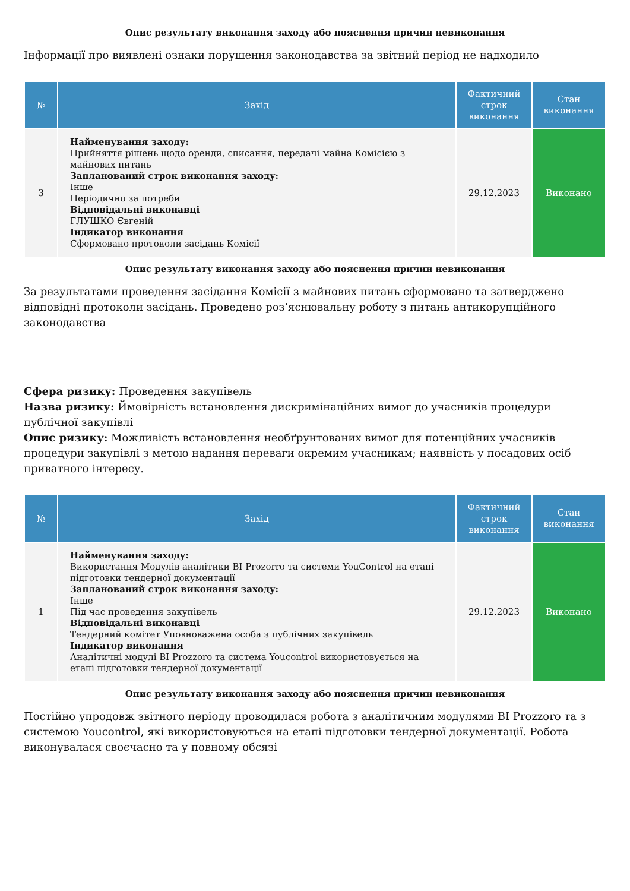Опис результату виконання заходу або пояснення причин невиконання
Інформації про виявлені ознаки порушення законодавства за звітний період не надходило
| № | Захід | Фактичний строк виконання | Стан виконання |
| --- | --- | --- | --- |
| 3 | Найменування заходу: Прийняття рішень щодо оренди, списання, передачі майна Комісією з майнових питань Запланований строк виконання заходу: Інше Періодично за потреби Відповідальні виконавці ГЛУШКО Євгеній Індикатор виконання Сформовано протоколи засідань Комісії | 29.12.2023 | Виконано |
Опис результату виконання заходу або пояснення причин невиконання
За результатами проведення засідання Комісії з майнових питань сформовано та затверджено відповідні протоколи засідань. Проведено роз’яснювальну роботу з питань антикорупційного законодавства
Сфера ризику: Проведення закупівель
Назва ризику: Ймовірність встановлення дискримінаційних вимог до учасників процедури публічної закупівлі
Опис ризику: Можливість встановлення необґрунтованих вимог для потенційних учасників процедури закупівлі з метою надання переваги окремим учасникам; наявність у посадових осіб приватного інтересу.
| № | Захід | Фактичний строк виконання | Стан виконання |
| --- | --- | --- | --- |
| 1 | Найменування заходу: Використання Модулів аналітики BI Prozorro та системи YouControl на етапі підготовки тендерної документації Запланований строк виконання заходу: Інше Під час проведення закупівель Відповідальні виконавці Тендерний комітет Уповноважена особа з публічних закупівель Індикатор виконання Аналітичні модулі BI Prozzoro та система Youcontrol використовується на етапі підготовки тендерної документації | 29.12.2023 | Виконано |
Опис результату виконання заходу або пояснення причин невиконання
Постійно упродовж звітного періоду проводилася робота з аналітичним модулями BI Prozzoro та з системою Youcontrol, які використовуються на етапі підготовки тендерної документації. Робота виконувалася своєчасно та у повному обсязі